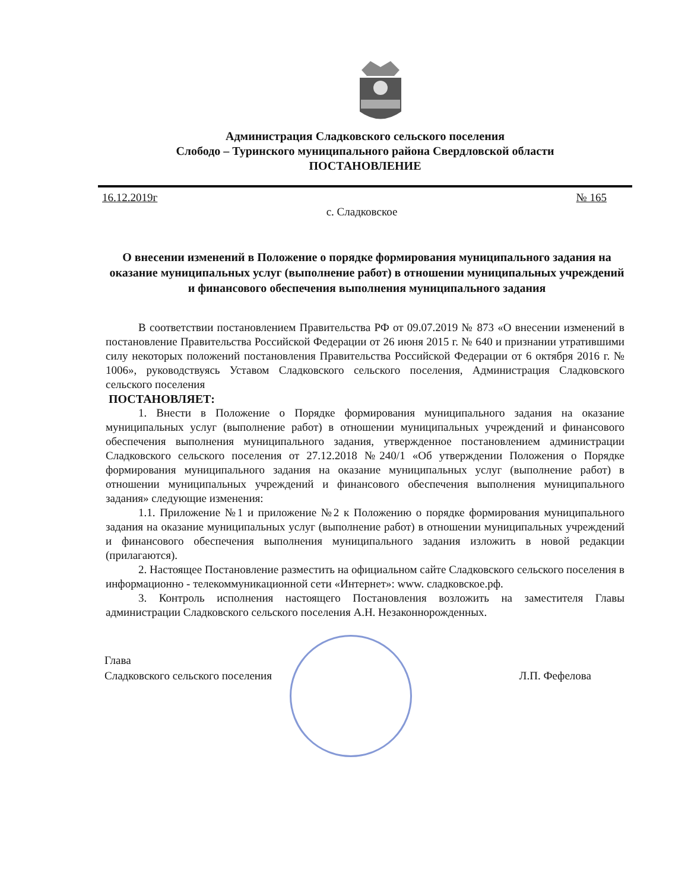Администрация Сладковского сельского поселения
Слободо – Туринского муниципального района Свердловской области
ПОСТАНОВЛЕНИЕ
16.12.2019г № 165
с. Сладковское
О внесении изменений в Положение о порядке формирования муниципального задания на оказание муниципальных услуг (выполнение работ) в отношении муниципальных учреждений и финансового обеспечения выполнения муниципального задания
В соответствии постановлением Правительства РФ от 09.07.2019 № 873 «О внесении изменений в постановление Правительства Российской Федерации от 26 июня 2015 г. № 640 и признании утратившими силу некоторых положений постановления Правительства Российской Федерации от 6 октября 2016 г. № 1006», руководствуясь Уставом Сладковского сельского поселения, Администрация Сладковского сельского поселения
ПОСТАНОВЛЯЕТ:
1. Внести в Положение о Порядке формирования муниципального задания на оказание муниципальных услуг (выполнение работ) в отношении муниципальных учреждений и финансового обеспечения выполнения муниципального задания, утвержденное постановлением администрации Сладковского сельского поселения от 27.12.2018 №240/1 «Об утверждении Положения о Порядке формирования муниципального задания на оказание муниципальных услуг (выполнение работ) в отношении муниципальных учреждений и финансового обеспечения выполнения муниципального задания» следующие изменения:
1.1. Приложение №1 и приложение №2 к Положению о порядке формирования муниципального задания на оказание муниципальных услуг (выполнение работ) в отношении муниципальных учреждений и финансового обеспечения выполнения муниципального задания изложить в новой редакции (прилагаются).
2. Настоящее Постановление разместить на официальном сайте Сладковского сельского поселения в информационно - телекоммуникационной сети «Интернет»: www. сладковское.рф.
3. Контроль исполнения настоящего Постановления возложить на заместителя Главы администрации Сладковского сельского поселения А.Н. Незаконнорожденных.
Глава
Сладковского сельского поселения Л.П. Фефелова